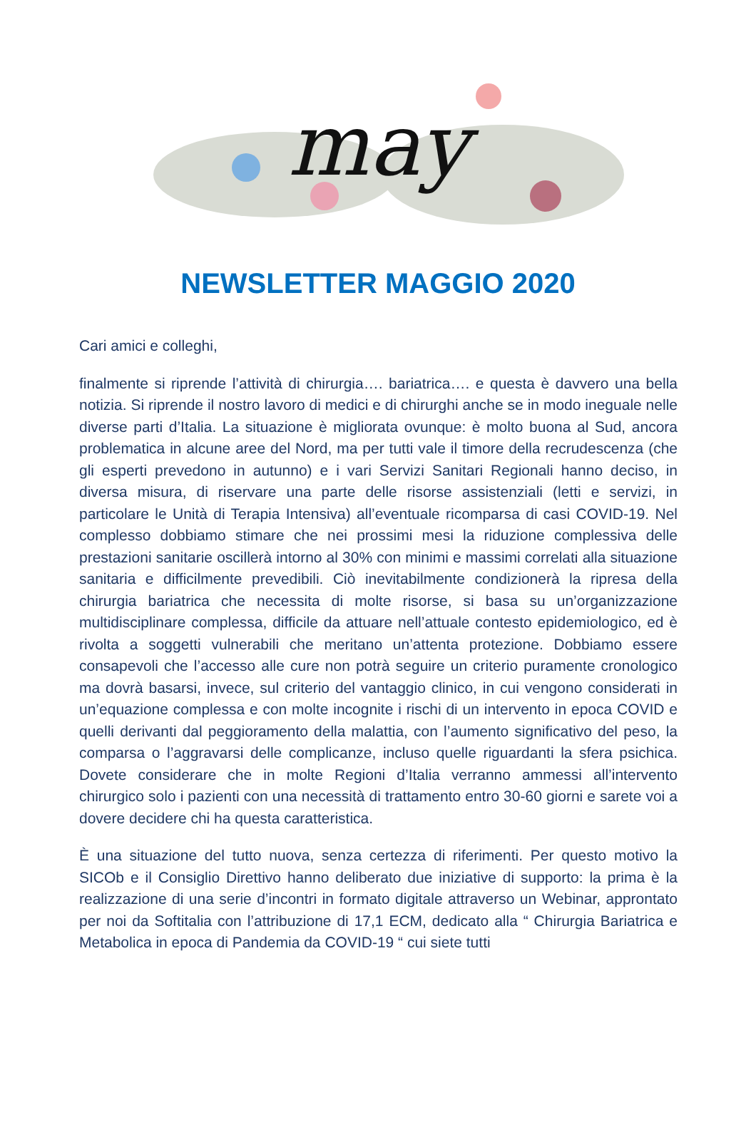may
NEWSLETTER MAGGIO 2020
Cari amici e colleghi,
finalmente si riprende l’attività di chirurgia…. bariatrica…. e questa è davvero una bella notizia. Si riprende il nostro lavoro di medici e di chirurghi anche se in modo ineguale nelle diverse parti d’Italia. La situazione è migliorata ovunque: è molto buona al Sud, ancora problematica in alcune aree del Nord, ma per tutti vale il timore della recrudescenza (che gli esperti prevedono in autunno) e i vari Servizi Sanitari Regionali hanno deciso, in diversa misura, di riservare una parte delle risorse assistenziali (letti e servizi, in particolare le Unità di Terapia Intensiva) all’eventuale ricomparsa di casi COVID-19. Nel complesso dobbiamo stimare che nei prossimi mesi la riduzione complessiva delle prestazioni sanitarie oscillerà intorno al 30% con minimi e massimi correlati alla situazione sanitaria e difficilmente prevedibili. Ciò inevitabilmente condizionerà la ripresa della chirurgia bariatrica che necessita di molte risorse, si basa su un’organizzazione multidisciplinare complessa, difficile da attuare nell’attuale contesto epidemiologico, ed è rivolta a soggetti vulnerabili che meritano un’attenta protezione. Dobbiamo essere consapevoli che l’accesso alle cure non potrà seguire un criterio puramente cronologico ma dovrà basarsi, invece, sul criterio del vantaggio clinico, in cui vengono considerati in un’equazione complessa e con molte incognite i rischi di un intervento in epoca COVID e quelli derivanti dal peggioramento della malattia, con l’aumento significativo del peso, la comparsa o l’aggravarsi delle complicanze, incluso quelle riguardanti la sfera psichica. Dovete considerare che in molte Regioni d’Italia verranno ammessi all’intervento chirurgico solo i pazienti con una necessità di trattamento entro 30-60 giorni e sarete voi a dovere decidere chi ha questa caratteristica.
È una situazione del tutto nuova, senza certezza di riferimenti. Per questo motivo la SICOb e il Consiglio Direttivo hanno deliberato due iniziative di supporto: la prima è la realizzazione di una serie d’incontri in formato digitale attraverso un Webinar, approntato per noi da Softitalia con l’attribuzione di 17,1 ECM, dedicato alla “ Chirurgia Bariatrica e Metabolica in epoca di Pandemia da COVID-19 “ cui siete tutti